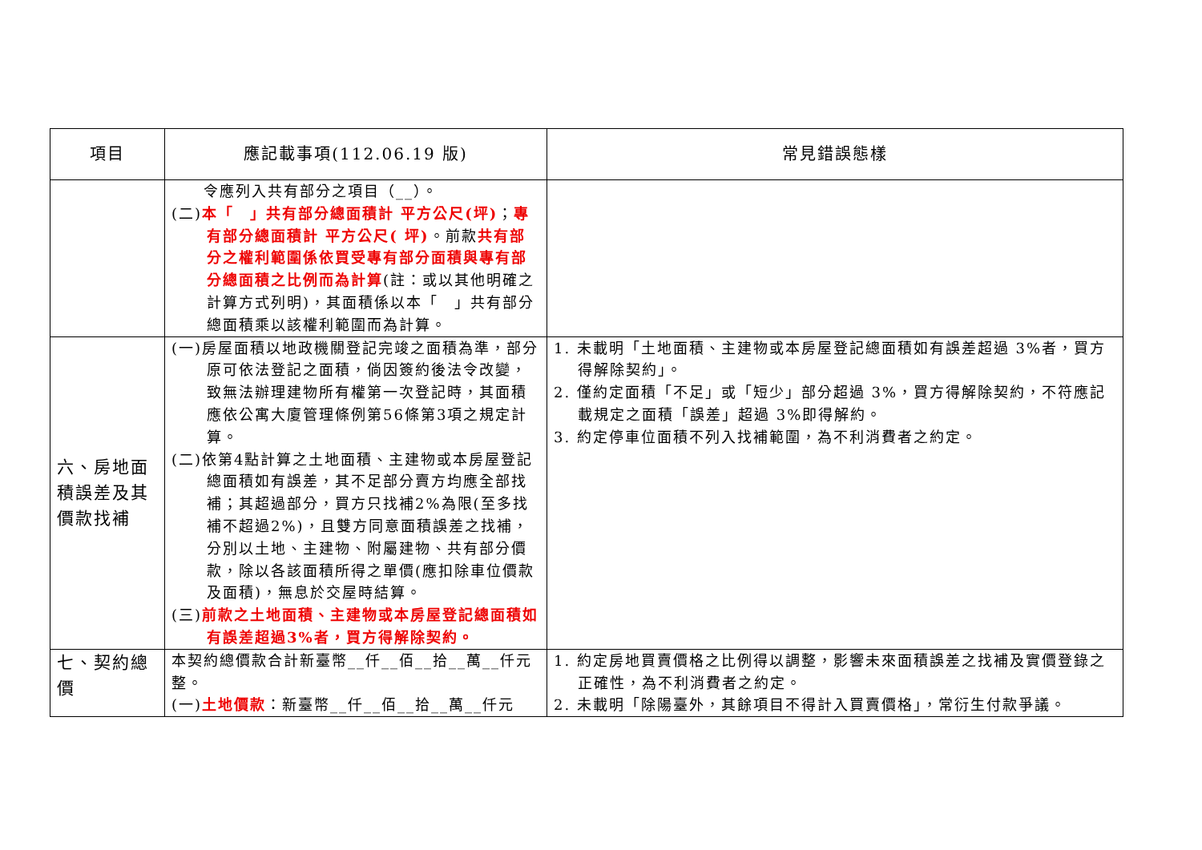| 項目 | 應記載事項(112.06.19 版) | 常見錯誤態樣 |
| --- | --- | --- |
| | 令應列入共有部分之項目（__）。 (二) 本「 」共有部分總面積計 平方公尺(坪) ； 專有部分總面積計 平方公尺( 坪) 。前款 共有部分之權利範圍係依買受專有部分面積與專有部分總面積之比例而為計算 (註：或以其他明確之計算方式列明)，其面積係以本「 」共有部分總面積乘以該權利範圍而為計算。 | |
| 六、房地面積誤差及其價款找補 | (一)房屋面積以地政機關登記完竣之面積為準，部分原可依法登記之面積，倘因簽約後法令改變，致無法辦理建物所有權第一次登記時，其面積應依公寓大廈管理條例第56條第3項之規定計算。 (二)依第4點計算之土地面積、主建物或本房屋登記總面積如有誤差，其不足部分賣方均應全部找補；其超過部分，買方只找補2%為限(至多找補不超過2%)，且雙方同意面積誤差之找補，分別以土地、主建物、附屬建物、共有部分價款，除以各該面積所得之單價(應扣除車位價款及面積)，無息於交屋時結算。 (三) 前款之土地面積、主建物或本房屋登記總面積如有誤差超過3%者，買方得解除契約。 | 1. 未載明「土地面積、主建物或本房屋登記總面積如有誤差超過 3%者，買方得解除契約」。 2. 僅約定面積「不足」或「短少」部分超過 3%，買方得解除契約，不符應記載規定之面積「誤差」超過 3%即得解約。 3. 約定停車位面積不列入找補範圍，為不利消費者之約定。 |
| 七、契約總價 | 本契約總價款合計新臺幣__仟__佰__拾__萬__仟元整。 (一) 土地價款 ：新臺幣__仟__佰__拾__萬__仟元 | 1. 約定房地買賣價格之比例得以調整，影響未來面積誤差之找補及實價登錄之正確性，為不利消費者之約定。 2. 未載明「除陽臺外，其餘項目不得計入買賣價格」，常衍生付款爭議。 |